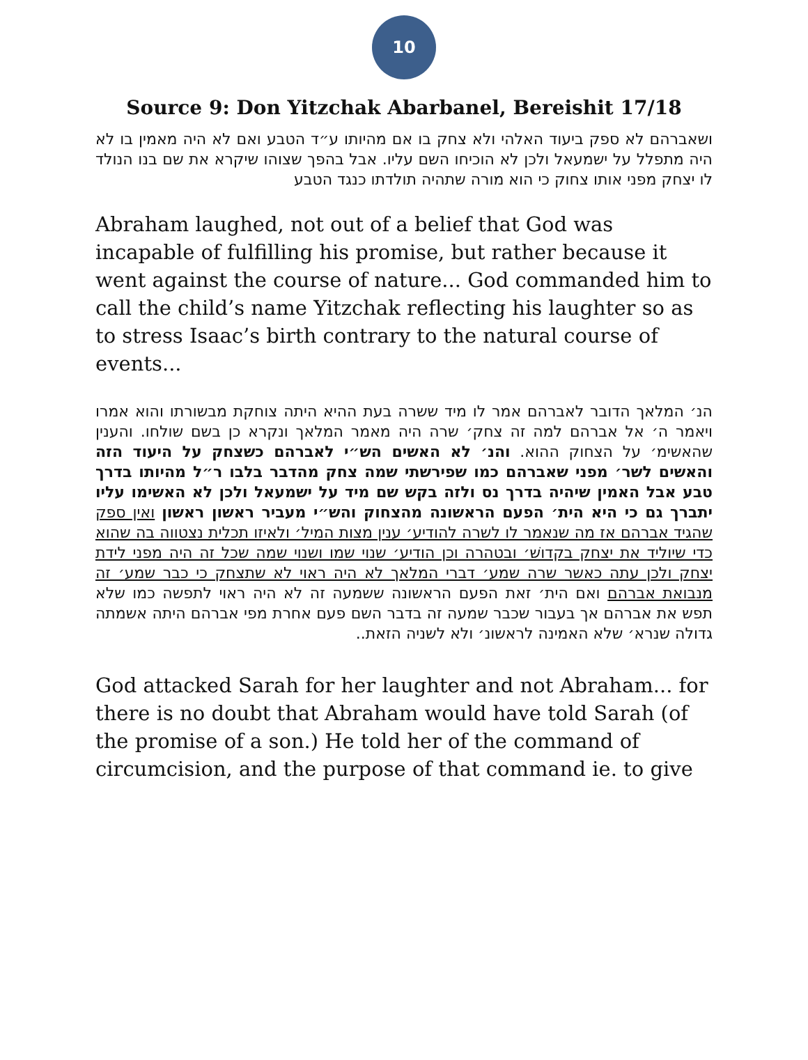10
Source 9: Don Yitzchak Abarbanel, Bereishit 17/18
ושאברהם לא ספק ביעוד האלהי ולא צחק בו אם מהיותו ע״ד הטבע ואם לא היה מאמין בו לא היה מתפלל על ישמעאל ולכן לא הוכיחו השם עליו. אבל בהפך שצוהו שיקרא את שם בנו הנולד לו יצחק מפני אותו צחוק כי הוא מורה שתהיה תולדתו כנגד הטבע
Abraham laughed, not out of a belief that God was incapable of fulfilling his promise, but rather because it went against the course of nature... God commanded him to call the child’s name Yitzchak reflecting his laughter so as to stress Isaac’s birth contrary to the natural course of events...
הנ׳ המלאך הדובר לאברהם אמר לו מיד ששרה בעת ההיא היתה צוחקת מבשורתו והוא אמרו ויאמר ה׳ אל אברהם למה זה צחק׳ שרה היה מאמר המלאך ונקרא כן בשם שולחו. והענין שהאשימ׳ על הצחוק ההוא. והנ׳ לא האשים הש״י לאברהם כשצחק על היעוד הזה והאשים לשר׳ מפני שאברהם כמו שפירשתי שמה צחק מהדבר בלבו ר״ל מהיותו בדרך טבע אבל האמין שיהיה בדרך נס ולזה בקש שם מיד על ישמעאל ולכן לא האשימו עליו יתברך גם כי היא הית׳ הפעם הראשונה מהצחוק והש״י מעביר ראשון ראשון ואין ספק שהגיד אברהם אז מה שנאמר לו לשרה להודיע׳ ענין מצות המיל׳ ולאיזו תכלית נצטווה בה שהוא כדי שיוליד את יצחק בקדושׁ׳ ובטהרה וכן הודיע׳ שנוי שמו ושנוי שמה שכל זה היה מפני לידת יצחק ולכן עתה כאשר שרה שמע׳ דברי המלאך לא היה ראוי לא שתצחק כי כבר שמע׳ זה מנבואת אברהם ואם הית׳ זאת הפעם הראשונה ששמעה זה לא היה ראוי לתפשה כמו שלא תפש את אברהם אך בעבור שכבר שמעה זה בדבר השם פעם אחרת מפי אברהם היתה אשמתה גדולה שנרא׳ שלא האמינה לראשונ׳ ולא לשניה הזאת..
God attacked Sarah for her laughter and not Abraham... for there is no doubt that Abraham would have told Sarah (of the promise of a son.) He told her of the command of circumcision, and the purpose of that command ie. to give